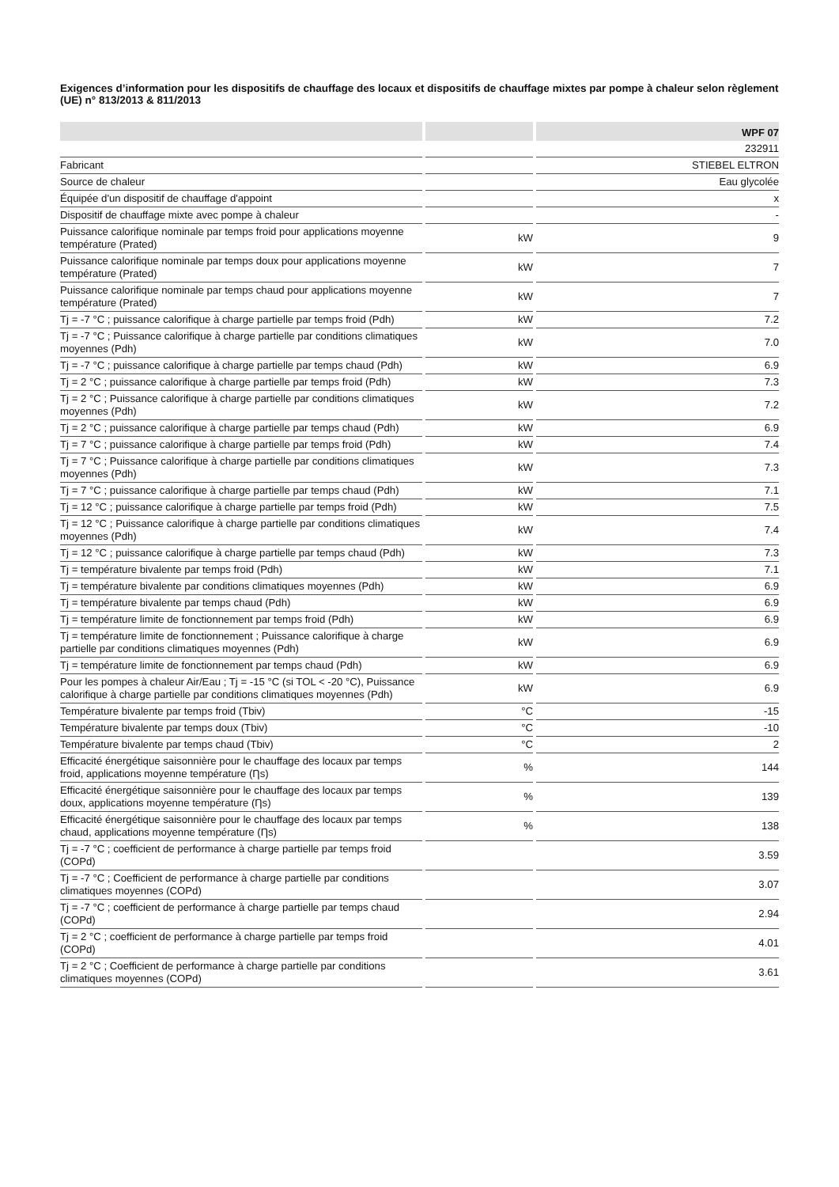Exigences d’information pour les dispositifs de chauffage des locaux et dispositifs de chauffage mixtes par pompe à chaleur selon règlement (UE) n° 813/2013 & 811/2013
| | | WPF 07 |
| --- | --- | --- |
| | | 232911 |
| Fabricant | | STIEBEL ELTRON |
| Source de chaleur | | Eau glycolée |
| Équipée d'un dispositif de chauffage d'appoint | | x |
| Dispositif de chauffage mixte avec pompe à chaleur | | - |
| Puissance calorifique nominale par temps froid pour applications moyenne température (Prated) | kW | 9 |
| Puissance calorifique nominale par temps doux pour applications moyenne température (Prated) | kW | 7 |
| Puissance calorifique nominale par temps chaud pour applications moyenne température (Prated) | kW | 7 |
| Tj = -7 °C ; puissance calorifique à charge partielle par temps froid (Pdh) | kW | 7.2 |
| Tj = -7 °C ; Puissance calorifique à charge partielle par conditions climatiques moyennes (Pdh) | kW | 7.0 |
| Tj = -7 °C ; puissance calorifique à charge partielle par temps chaud (Pdh) | kW | 6.9 |
| Tj = 2 °C ; puissance calorifique à charge partielle par temps froid (Pdh) | kW | 7.3 |
| Tj = 2 °C ; Puissance calorifique à charge partielle par conditions climatiques moyennes (Pdh) | kW | 7.2 |
| Tj = 2 °C ; puissance calorifique à charge partielle par temps chaud (Pdh) | kW | 6.9 |
| Tj = 7 °C ; puissance calorifique à charge partielle par temps froid (Pdh) | kW | 7.4 |
| Tj = 7 °C ; Puissance calorifique à charge partielle par conditions climatiques moyennes (Pdh) | kW | 7.3 |
| Tj = 7 °C ; puissance calorifique à charge partielle par temps chaud (Pdh) | kW | 7.1 |
| Tj = 12 °C ; puissance calorifique à charge partielle par temps froid (Pdh) | kW | 7.5 |
| Tj = 12 °C ; Puissance calorifique à charge partielle par conditions climatiques moyennes (Pdh) | kW | 7.4 |
| Tj = 12 °C ; puissance calorifique à charge partielle par temps chaud (Pdh) | kW | 7.3 |
| Tj = température bivalente par temps froid (Pdh) | kW | 7.1 |
| Tj = température bivalente par conditions climatiques moyennes (Pdh) | kW | 6.9 |
| Tj = température bivalente par temps chaud (Pdh) | kW | 6.9 |
| Tj = température limite de fonctionnement par temps froid (Pdh) | kW | 6.9 |
| Tj = température limite de fonctionnement ; Puissance calorifique à charge partielle par conditions climatiques moyennes (Pdh) | kW | 6.9 |
| Tj = température limite de fonctionnement par temps chaud (Pdh) | kW | 6.9 |
| Pour les pompes à chaleur Air/Eau ; Tj = -15 °C (si TOL < -20 °C), Puissance calorifique à charge partielle par conditions climatiques moyennes (Pdh) | kW | 6.9 |
| Température bivalente par temps froid (Tbiv) | °C | -15 |
| Température bivalente par temps doux (Tbiv) | °C | -10 |
| Température bivalente par temps chaud (Tbiv) | °C | 2 |
| Efficacité énergétique saisonnière pour le chauffage des locaux par temps froid, applications moyenne température (Ƞs) | % | 144 |
| Efficacité énergétique saisonnière pour le chauffage des locaux par temps doux, applications moyenne température (Ƞs) | % | 139 |
| Efficacité énergétique saisonnière pour le chauffage des locaux par temps chaud, applications moyenne température (Ƞs) | % | 138 |
| Tj = -7 °C ; coefficient de performance à charge partielle par temps froid (COPd) | | 3.59 |
| Tj = -7 °C ; Coefficient de performance à charge partielle par conditions climatiques moyennes (COPd) | | 3.07 |
| Tj = -7 °C ; coefficient de performance à charge partielle par temps chaud (COPd) | | 2.94 |
| Tj = 2 °C ; coefficient de performance à charge partielle par temps froid (COPd) | | 4.01 |
| Tj = 2 °C ; Coefficient de performance à charge partielle par conditions climatiques moyennes (COPd) | | 3.61 |